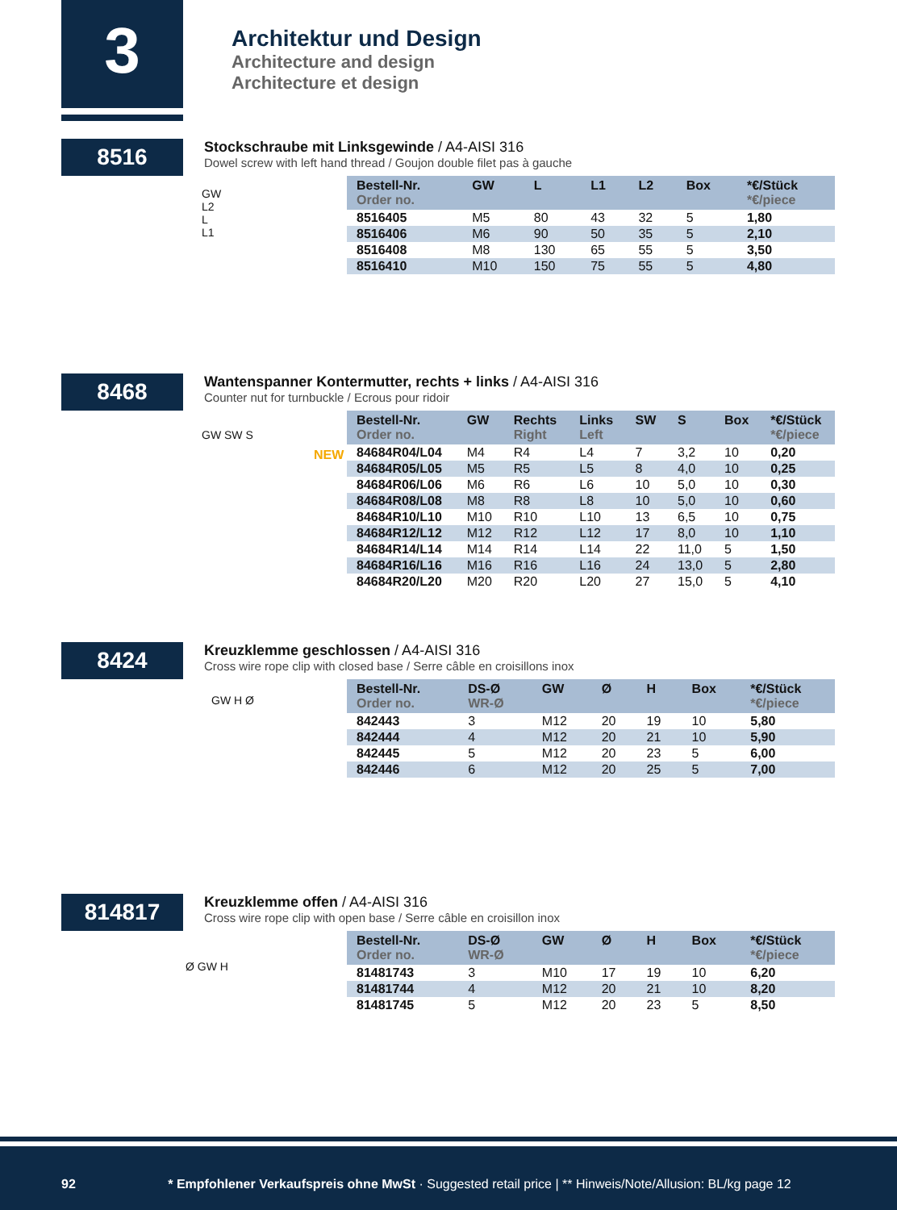3
Architektur und Design
Architecture and design
Architecture et design
8516
Stockschraube mit Linksgewinde / A4-AISI 316
Dowel screw with left hand thread / Goujon double filet pas à gauche
| Bestell-Nr. Order no. | GW | L | L1 | L2 | Box | *€/Stück *€/piece |
| --- | --- | --- | --- | --- | --- | --- |
| 8516405 | M5 | 80 | 43 | 32 | 5 | 1,80 |
| 8516406 | M6 | 90 | 50 | 35 | 5 | 2,10 |
| 8516408 | M8 | 130 | 65 | 55 | 5 | 3,50 |
| 8516410 | M10 | 150 | 75 | 55 | 5 | 4,80 |
GW
L2
L
L1
8468
Wantenspanner Kontermutter, rechts + links / A4-AISI 316
Counter nut for turnbuckle / Ecrous pour ridoir
GW SW S
NEW
| Bestell-Nr. Order no. | GW | Rechts Right | Links Left | SW | S | Box | *€/Stück *€/piece |
| --- | --- | --- | --- | --- | --- | --- | --- |
| 84684R04/L04 | M4 | R4 | L4 | 7 | 3,2 | 10 | 0,20 |
| 84684R05/L05 | M5 | R5 | L5 | 8 | 4,0 | 10 | 0,25 |
| 84684R06/L06 | M6 | R6 | L6 | 10 | 5,0 | 10 | 0,30 |
| 84684R08/L08 | M8 | R8 | L8 | 10 | 5,0 | 10 | 0,60 |
| 84684R10/L10 | M10 | R10 | L10 | 13 | 6,5 | 10 | 0,75 |
| 84684R12/L12 | M12 | R12 | L12 | 17 | 8,0 | 10 | 1,10 |
| 84684R14/L14 | M14 | R14 | L14 | 22 | 11,0 | 5 | 1,50 |
| 84684R16/L16 | M16 | R16 | L16 | 24 | 13,0 | 5 | 2,80 |
| 84684R20/L20 | M20 | R20 | L20 | 27 | 15,0 | 5 | 4,10 |
8424
Kreuzklemme geschlossen / A4-AISI 316
Cross wire rope clip with closed base / Serre câble en croisillons inox
GW H Ø
| Bestell-Nr. Order no. | DS-Ø WR-Ø | GW | Ø | H | Box | *€/Stück *€/piece |
| --- | --- | --- | --- | --- | --- | --- |
| 842443 | 3 | M12 | 20 | 19 | 10 | 5,80 |
| 842444 | 4 | M12 | 20 | 21 | 10 | 5,90 |
| 842445 | 5 | M12 | 20 | 23 | 5 | 6,00 |
| 842446 | 6 | M12 | 20 | 25 | 5 | 7,00 |
814817
Kreuzklemme offen / A4-AISI 316
Cross wire rope clip with open base / Serre câble en croisillon inox
Ø GW H
| Bestell-Nr. Order no. | DS-Ø WR-Ø | GW | Ø | H | Box | *€/Stück *€/piece |
| --- | --- | --- | --- | --- | --- | --- |
| 81481743 | 3 | M10 | 17 | 19 | 10 | 6,20 |
| 81481744 | 4 | M12 | 20 | 21 | 10 | 8,20 |
| 81481745 | 5 | M12 | 20 | 23 | 5 | 8,50 |
92 * Empfohlener Verkaufspreis ohne MwSt · Suggested retail price | ** Hinweis/Note/Allusion: BL/kg page 12